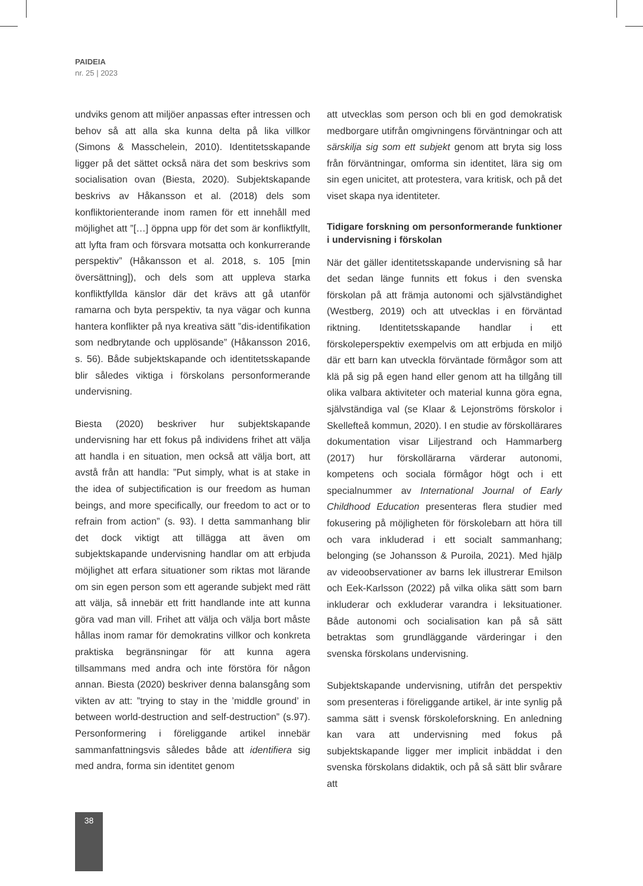PAIDEIA
nr. 25 | 2023
undviks genom att miljöer anpassas efter intressen och behov så att alla ska kunna delta på lika villkor (Simons & Masschelein, 2010). Identitetsskapande ligger på det sättet också nära det som beskrivs som socialisation ovan (Biesta, 2020). Subjektskapande beskrivs av Håkansson et al. (2018) dels som konfliktorienterande inom ramen för ett innehåll med möjlighet att ”[…] öppna upp för det som är konfliktfyllt, att lyfta fram och försvara motsatta och konkurrerande perspektiv” (Håkansson et al. 2018, s. 105 [min översättning]), och dels som att uppleva starka konfliktfyllda känslor där det krävs att gå utanför ramarna och byta perspektiv, ta nya vägar och kunna hantera konflikter på nya kreativa sätt ”dis-identifikation som nedbrytande och upplösande” (Håkansson 2016, s. 56). Både subjektskapande och identitetsskapande blir således viktiga i förskolans personformerande undervisning.
Biesta (2020) beskriver hur subjektskapande undervisning har ett fokus på individens frihet att välja att handla i en situation, men också att välja bort, att avstå från att handla: ”Put simply, what is at stake in the idea of subjectification is our freedom as human beings, and more specifically, our freedom to act or to refrain from action” (s. 93). I detta sammanhang blir det dock viktigt att tillägga att även om subjektskapande undervisning handlar om att erbjuda möjlighet att erfara situationer som riktas mot lärande om sin egen person som ett agerande subjekt med rätt att välja, så innebär ett fritt handlande inte att kunna göra vad man vill. Frihet att välja och välja bort måste hållas inom ramar för demokratins villkor och konkreta praktiska begränsningar för att kunna agera tillsammans med andra och inte förstöra för någon annan. Biesta (2020) beskriver denna balansgång som vikten av att: ”trying to stay in the ’middle ground’ in between world-destruction and self-destruction” (s.97). Personformering i föreliggande artikel innebär sammanfattningsvis således både att identifiera sig med andra, forma sin identitet genom
att utvecklas som person och bli en god demokratisk medborgare utifrån omgivningens förväntningar och att särskilja sig som ett subjekt genom att bryta sig loss från förväntningar, omforma sin identitet, lära sig om sin egen unicitet, att protestera, vara kritisk, och på det viset skapa nya identiteter.
Tidigare forskning om personformerande funktioner i undervisning i förskolan
När det gäller identitetsskapande undervisning så har det sedan länge funnits ett fokus i den svenska förskolan på att främja autonomi och självständighet (Westberg, 2019) och att utvecklas i en förväntad riktning. Identitetsskapande handlar i ett förskoleperspektiv exempelvis om att erbjuda en miljö där ett barn kan utveckla förväntade förmågor som att klä på sig på egen hand eller genom att ha tillgång till olika valbara aktiviteter och material kunna göra egna, självständiga val (se Klaar & Lejonströms förskolor i Skellefteå kommun, 2020). I en studie av förskollärares dokumentation visar Liljestrand och Hammarberg (2017) hur förskollärarna värderar autonomi, kompetens och sociala förmågor högt och i ett specialnummer av International Journal of Early Childhood Education presenteras flera studier med fokusering på möjligheten för förskolebarn att höra till och vara inkluderad i ett socialt sammanhang; belonging (se Johansson & Puroila, 2021). Med hjälp av videoobservationer av barns lek illustrerar Emilson och Eek-Karlsson (2022) på vilka olika sätt som barn inkluderar och exkluderar varandra i leksituationer. Både autonomi och socialisation kan på så sätt betraktas som grundläggande värderingar i den svenska förskolans undervisning.
Subjektskapande undervisning, utifrån det perspektiv som presenteras i föreliggande artikel, är inte synlig på samma sätt i svensk förskoleforskning. En anledning kan vara att undervisning med fokus på subjektskapande ligger mer implicit inbäddat i den svenska förskolans didaktik, och på så sätt blir svårare att
38